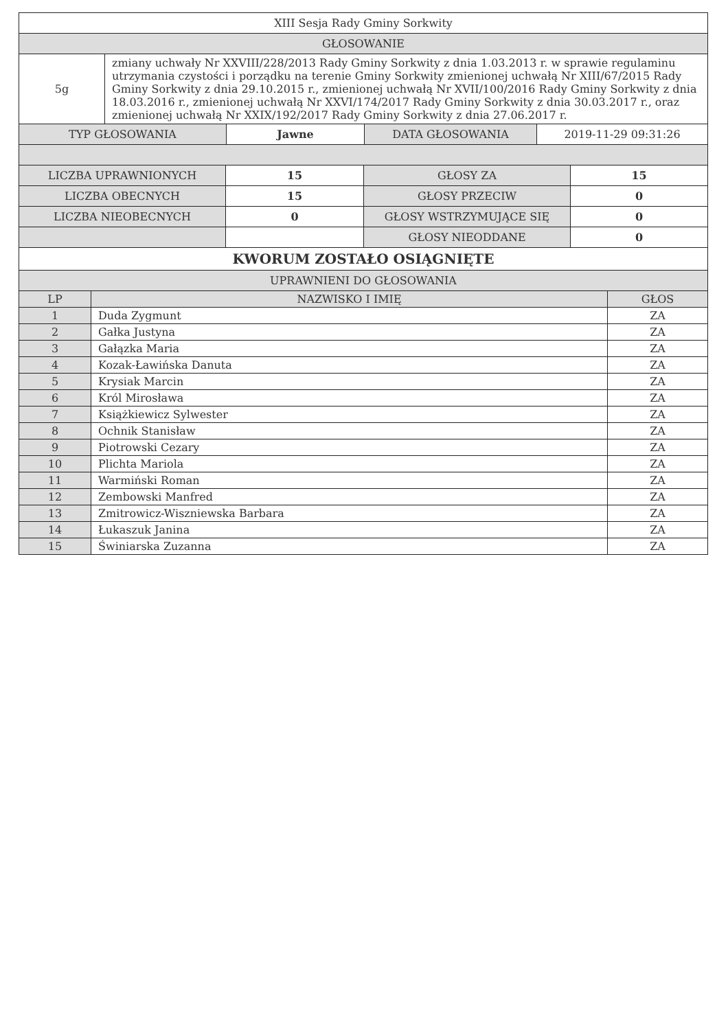| XIII Sesja Rady Gminy Sorkwity | |
| GŁOSOWANIE | |
| 5g | zmiany uchwały Nr XXVIII/228/2013 Rady Gminy Sorkwity z dnia 1.03.2013 r. w sprawie regulaminu utrzymania czystości i porządku na terenie Gminy Sorkwity zmienionej uchwałą Nr XIII/67/2015 Rady Gminy Sorkwity z dnia 29.10.2015 r., zmienionej uchwałą Nr XVII/100/2016 Rady Gminy Sorkwity z dnia 18.03.2016 r., zmienionej uchwałą Nr XXVI/174/2017 Rady Gminy Sorkwity z dnia 30.03.2017 r., oraz zmienionej uchwałą Nr XXIX/192/2017 Rady Gminy Sorkwity z dnia 27.06.2017 r. |
| TYP GŁOSOWANIA | Jawne | DATA GŁOSOWANIA | 2019-11-29 09:31:26 |
| LICZBA UPRAWNIONYCH | 15 | GŁOSY ZA | 15 |
| LICZBA OBECNYCH | 15 | GŁOSY PRZECIW | 0 |
| LICZBA NIEOBECNYCH | 0 | GŁOSY WSTRZYMUJĄCE SIĘ | 0 |
| | | GŁOSY NIEODDANE | 0 |
| KWORUM ZOSTAŁO OSIĄGNIĘTE | | | |
| UPRAWNIENI DO GŁOSOWANIA | | | |
| LP | NAZWISKO I IMIĘ | GŁOS |
| --- | --- | --- |
| 1 | Duda Zygmunt | ZA |
| 2 | Gałka Justyna | ZA |
| 3 | Gałązka Maria | ZA |
| 4 | Kozak-Ławińska Danuta | ZA |
| 5 | Krysiak Marcin | ZA |
| 6 | Król Mirosława | ZA |
| 7 | Książkiewicz Sylwester | ZA |
| 8 | Ochnik Stanisław | ZA |
| 9 | Piotrowski Cezary | ZA |
| 10 | Plichta Mariola | ZA |
| 11 | Warmiński Roman | ZA |
| 12 | Zembowski Manfred | ZA |
| 13 | Zmitrowicz-Wiszniewska Barbara | ZA |
| 14 | Łukaszuk Janina | ZA |
| 15 | Świniarska Zuzanna | ZA |